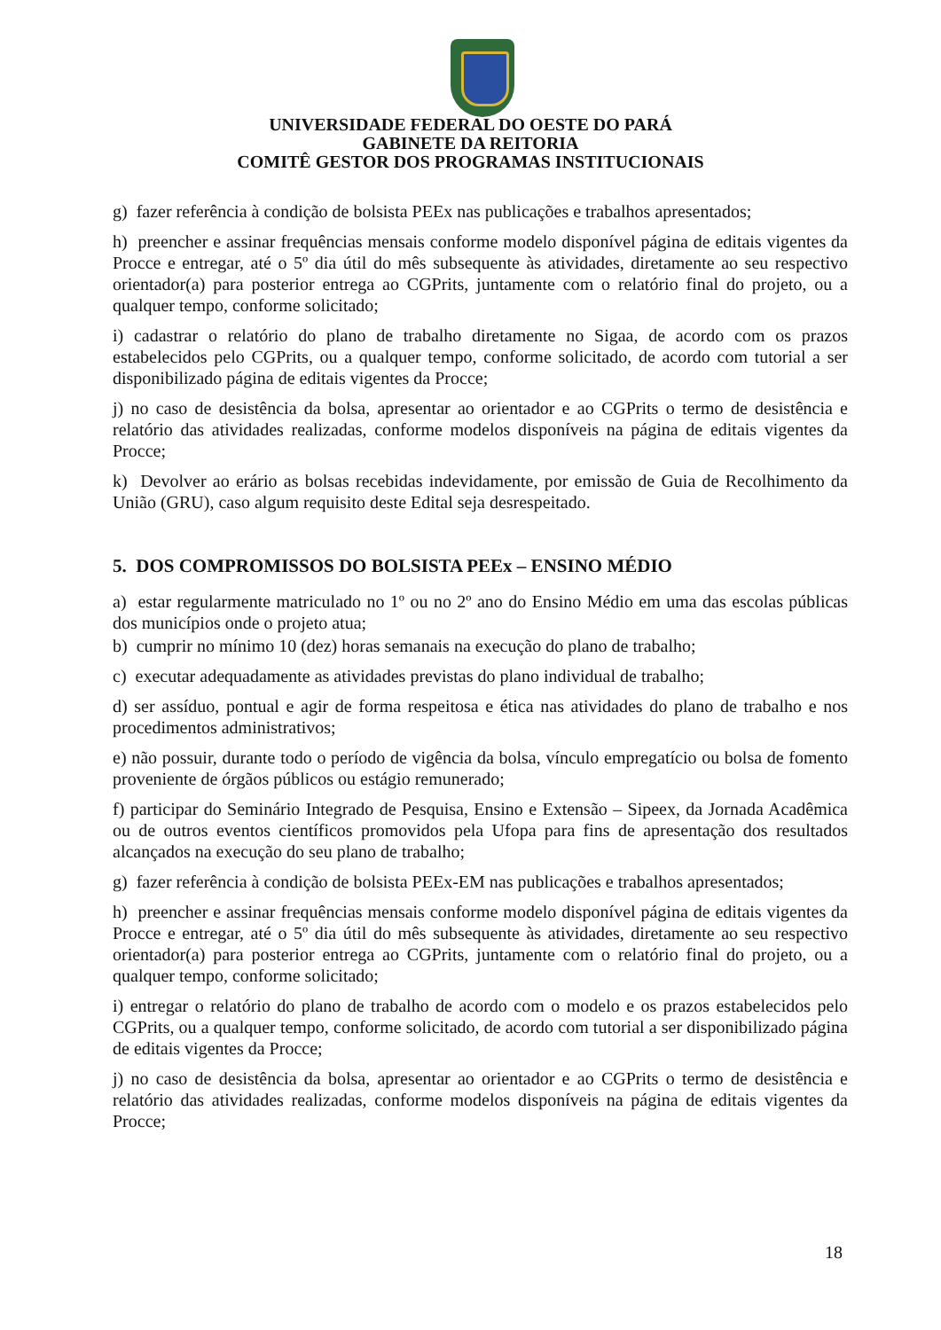UNIVERSIDADE FEDERAL DO OESTE DO PARÁ
GABINETE DA REITORIA
COMITÊ GESTOR DOS PROGRAMAS INSTITUCIONAIS
g) fazer referência à condição de bolsista PEEx nas publicações e trabalhos apresentados;
h) preencher e assinar frequências mensais conforme modelo disponível página de editais vigentes da Procce e entregar, até o 5º dia útil do mês subsequente às atividades, diretamente ao seu respectivo orientador(a) para posterior entrega ao CGPrits, juntamente com o relatório final do projeto, ou a qualquer tempo, conforme solicitado;
i) cadastrar o relatório do plano de trabalho diretamente no Sigaa, de acordo com os prazos estabelecidos pelo CGPrits, ou a qualquer tempo, conforme solicitado, de acordo com tutorial a ser disponibilizado página de editais vigentes da Procce;
j) no caso de desistência da bolsa, apresentar ao orientador e ao CGPrits o termo de desistência e relatório das atividades realizadas, conforme modelos disponíveis na página de editais vigentes da Procce;
k) Devolver ao erário as bolsas recebidas indevidamente, por emissão de Guia de Recolhimento da União (GRU), caso algum requisito deste Edital seja desrespeitado.
5. DOS COMPROMISSOS DO BOLSISTA PEEx – ENSINO MÉDIO
a) estar regularmente matriculado no 1º ou no 2º ano do Ensino Médio em uma das escolas públicas dos municípios onde o projeto atua;
b) cumprir no mínimo 10 (dez) horas semanais na execução do plano de trabalho;
c) executar adequadamente as atividades previstas do plano individual de trabalho;
d) ser assíduo, pontual e agir de forma respeitosa e ética nas atividades do plano de trabalho e nos procedimentos administrativos;
e) não possuir, durante todo o período de vigência da bolsa, vínculo empregatício ou bolsa de fomento proveniente de órgãos públicos ou estágio remunerado;
f) participar do Seminário Integrado de Pesquisa, Ensino e Extensão – Sipeex, da Jornada Acadêmica ou de outros eventos científicos promovidos pela Ufopa para fins de apresentação dos resultados alcançados na execução do seu plano de trabalho;
g) fazer referência à condição de bolsista PEEx-EM nas publicações e trabalhos apresentados;
h) preencher e assinar frequências mensais conforme modelo disponível página de editais vigentes da Procce e entregar, até o 5º dia útil do mês subsequente às atividades, diretamente ao seu respectivo orientador(a) para posterior entrega ao CGPrits, juntamente com o relatório final do projeto, ou a qualquer tempo, conforme solicitado;
i) entregar o relatório do plano de trabalho de acordo com o modelo e os prazos estabelecidos pelo CGPrits, ou a qualquer tempo, conforme solicitado, de acordo com tutorial a ser disponibilizado página de editais vigentes da Procce;
j) no caso de desistência da bolsa, apresentar ao orientador e ao CGPrits o termo de desistência e relatório das atividades realizadas, conforme modelos disponíveis na página de editais vigentes da Procce;
18